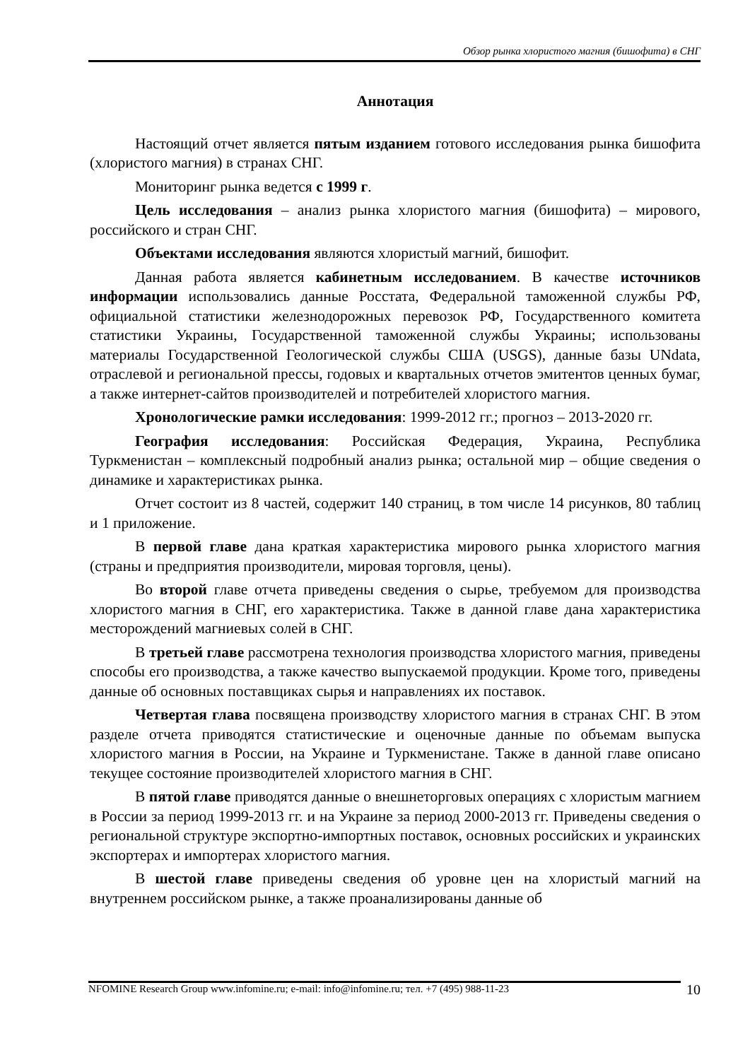Обзор рынка хлористого магния (бишофита) в СНГ
Аннотация
Настоящий отчет является пятым изданием готового исследования рынка бишофита (хлористого магния) в странах СНГ.
Мониторинг рынка ведется с 1999 г.
Цель исследования – анализ рынка хлористого магния (бишофита) – мирового, российского и стран СНГ.
Объектами исследования являются хлористый магний, бишофит.
Данная работа является кабинетным исследованием. В качестве источников информации использовались данные Росстата, Федеральной таможенной службы РФ, официальной статистики железнодорожных перевозок РФ, Государственного комитета статистики Украины, Государственной таможенной службы Украины; использованы материалы Государственной Геологической службы США (USGS), данные базы UNdata, отраслевой и региональной прессы, годовых и квартальных отчетов эмитентов ценных бумаг, а также интернет-сайтов производителей и потребителей хлористого магния.
Хронологические рамки исследования: 1999-2012 гг.; прогноз – 2013-2020 гг.
География исследования: Российская Федерация, Украина, Республика Туркменистан – комплексный подробный анализ рынка; остальной мир – общие сведения о динамике и характеристиках рынка.
Отчет состоит из 8 частей, содержит 140 страниц, в том числе 14 рисунков, 80 таблиц и 1 приложение.
В первой главе дана краткая характеристика мирового рынка хлористого магния (страны и предприятия производители, мировая торговля, цены).
Во второй главе отчета приведены сведения о сырье, требуемом для производства хлористого магния в СНГ, его характеристика. Также в данной главе дана характеристика месторождений магниевых солей в СНГ.
В третьей главе рассмотрена технология производства хлористого магния, приведены способы его производства, а также качество выпускаемой продукции. Кроме того, приведены данные об основных поставщиках сырья и направлениях их поставок.
Четвертая глава посвящена производству хлористого магния в странах СНГ. В этом разделе отчета приводятся статистические и оценочные данные по объемам выпуска хлористого магния в России, на Украине и Туркменистане. Также в данной главе описано текущее состояние производителей хлористого магния в СНГ.
В пятой главе приводятся данные о внешнеторговых операциях с хлористым магнием в России за период 1999-2013 гг. и на Украине за период 2000-2013 гг. Приведены сведения о региональной структуре экспортно-импортных поставок, основных российских и украинских экспортерах и импортерах хлористого магния.
В шестой главе приведены сведения об уровне цен на хлористый магний на внутреннем российском рынке, а также проанализированы данные об
10 NFOMINE Research Group www.infomine.ru; e-mail: info@infomine.ru; тел. +7 (495) 988-11-23